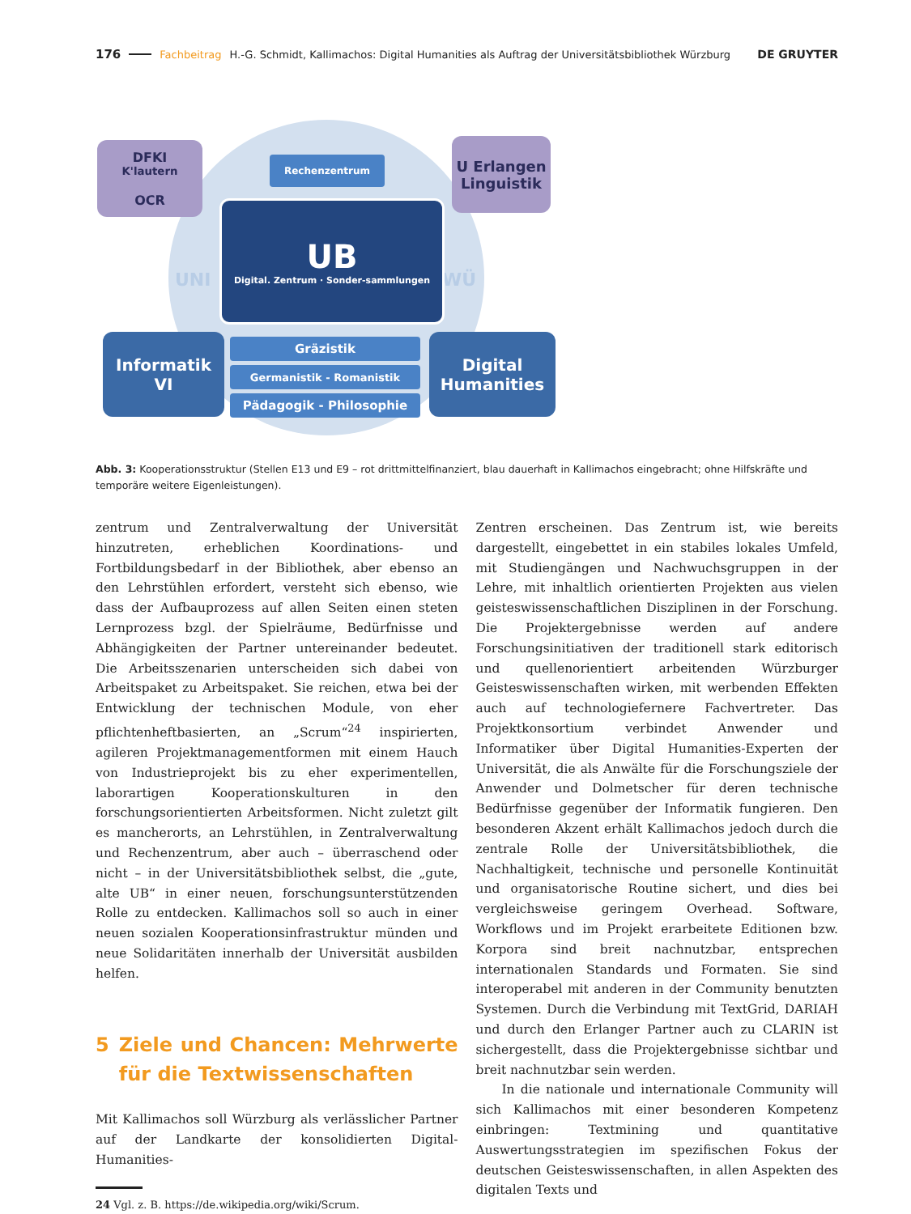176 Fachbeitrag H.-G. Schmidt, Kallimachos: Digital Humanities als Auftrag der Universitätsbibliothek Würzburg DE GRUYTER
UNI WÜ
DFKI
K'lautern
OCR
U Erlangen
Linguistik
Rechenzentrum
UB
Digital. Zentrum · Sonder-sammlungen
Informatik
VI
Gräzistik
Germanistik - Romanistik
Pädagogik - Philosophie
Digital
Humanities
Abb. 3: Kooperationsstruktur (Stellen E13 und E9 – rot drittmittelfinanziert, blau dauerhaft in Kallimachos eingebracht; ohne Hilfskräfte und temporäre weitere Eigenleistungen).
zentrum und Zentralverwaltung der Universität hinzutreten, erheblichen Koordinations- und Fortbildungsbedarf in der Bibliothek, aber ebenso an den Lehrstühlen erfordert, versteht sich ebenso, wie dass der Aufbauprozess auf allen Seiten einen steten Lernprozess bzgl. der Spielräume, Bedürfnisse und Abhängigkeiten der Partner untereinander bedeutet. Die Arbeitsszenarien unterscheiden sich dabei von Arbeitspaket zu Arbeitspaket. Sie reichen, etwa bei der Entwicklung der technischen Module, von eher pflichtenheftbasierten, an „Scrum“<sup>24</sup> inspirierten, agileren Projektmanagementformen mit einem Hauch von Industrieprojekt bis zu eher experimentellen, laborartigen Kooperationskulturen in den forschungsorientierten Arbeitsformen. Nicht zuletzt gilt es mancherorts, an Lehrstühlen, in Zentralverwaltung und Rechenzentrum, aber auch – überraschend oder nicht – in der Universitätsbibliothek selbst, die „gute, alte UB“ in einer neuen, forschungsunterstützenden Rolle zu entdecken. Kallimachos soll so auch in einer neuen sozialen Kooperationsinfrastruktur münden und neue Solidaritäten innerhalb der Universität ausbilden helfen.
5 Ziele und Chancen: Mehrwerte für die Textwissenschaften
Mit Kallimachos soll Würzburg als verlässlicher Partner auf der Landkarte der konsolidierten Digital-Humanities-
24 Vgl. z. B. https://de.wikipedia.org/wiki/Scrum.
Zentren erscheinen. Das Zentrum ist, wie bereits dargestellt, eingebettet in ein stabiles lokales Umfeld, mit Studiengängen und Nachwuchsgruppen in der Lehre, mit inhaltlich orientierten Projekten aus vielen geisteswissenschaftlichen Disziplinen in der Forschung. Die Projektergebnisse werden auf andere Forschungsinitiativen der traditionell stark editorisch und quellenorientiert arbeitenden Würzburger Geisteswissenschaften wirken, mit werbenden Effekten auch auf technologiefernere Fachvertreter. Das Projektkonsortium verbindet Anwender und Informatiker über Digital Humanities-Experten der Universität, die als Anwälte für die Forschungsziele der Anwender und Dolmetscher für deren technische Bedürfnisse gegenüber der Informatik fungieren. Den besonderen Akzent erhält Kallimachos jedoch durch die zentrale Rolle der Universitätsbibliothek, die Nachhaltigkeit, technische und personelle Kontinuität und organisatorische Routine sichert, und dies bei vergleichsweise geringem Overhead. Software, Workflows und im Projekt erarbeitete Editionen bzw. Korpora sind breit nachnutzbar, entsprechen internationalen Standards und Formaten. Sie sind interoperabel mit anderen in der Community benutzten Systemen. Durch die Verbindung mit TextGrid, DARIAH und durch den Erlanger Partner auch zu CLARIN ist sichergestellt, dass die Projektergebnisse sichtbar und breit nachnutzbar sein werden.
In die nationale und internationale Community will sich Kallimachos mit einer besonderen Kompetenz einbringen: Textmining und quantitative Auswertungsstrategien im spezifischen Fokus der deutschen Geisteswissenschaften, in allen Aspekten des digitalen Texts und